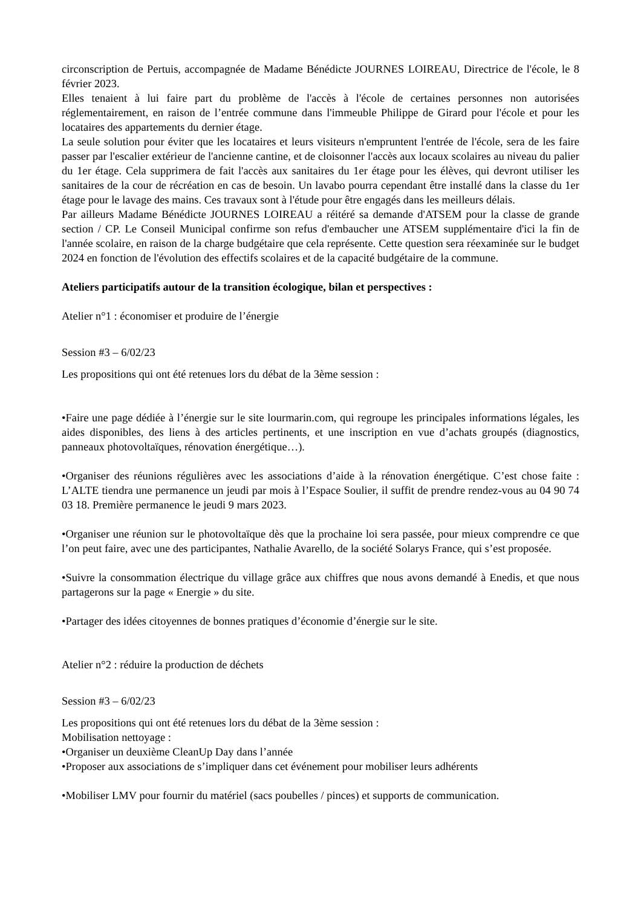circonscription de Pertuis, accompagnée de Madame Bénédicte JOURNES LOIREAU, Directrice de l'école, le 8 février 2023.
Elles tenaient à lui faire part du problème de l'accès à l'école de certaines personnes non autorisées réglementairement, en raison de l’entrée commune dans l'immeuble Philippe de Girard pour l'école et pour les locataires des appartements du dernier étage.
La seule solution pour éviter que les locataires et leurs visiteurs n'empruntent l'entrée de l'école, sera de les faire passer par l'escalier extérieur de l'ancienne cantine, et de cloisonner l'accès aux locaux scolaires au niveau du palier du 1er étage. Cela supprimera de fait l'accès aux sanitaires du 1er étage pour les élèves, qui devront utiliser les sanitaires de la cour de récréation en cas de besoin. Un lavabo pourra cependant être installé dans la classe du 1er étage pour le lavage des mains. Ces travaux sont à l'étude pour être engagés dans les meilleurs délais.
Par ailleurs Madame Bénédicte JOURNES LOIREAU a réitéré sa demande d'ATSEM pour la classe de grande section / CP. Le Conseil Municipal confirme son refus d'embaucher une ATSEM supplémentaire d'ici la fin de l'année scolaire, en raison de la charge budgétaire que cela représente. Cette question sera réexaminée sur le budget 2024 en fonction de l'évolution des effectifs scolaires et de la capacité budgétaire de la commune.
Ateliers participatifs autour de la transition écologique, bilan et perspectives :
Atelier n°1 : économiser et produire de l’énergie
Session #3 – 6/02/23
Les propositions qui ont été retenues lors du débat de la 3ème session :
•Faire une page dédiée à l’énergie sur le site lourmarin.com, qui regroupe les principales informations légales, les aides disponibles, des liens à des articles pertinents, et une inscription en vue d’achats groupés (diagnostics, panneaux photovoltaïques, rénovation énergétique…).
•Organiser des réunions régulières avec les associations d’aide à la rénovation énergétique. C’est chose faite : L’ALTE tiendra une permanence un jeudi par mois à l’Espace Soulier, il suffit de prendre rendez-vous au 04 90 74 03 18. Première permanence le jeudi 9 mars 2023.
•Organiser une réunion sur le photovoltaïque dès que la prochaine loi sera passée, pour mieux comprendre ce que l’on peut faire, avec une des participantes, Nathalie Avarello, de la société Solarys France, qui s’est proposée.
•Suivre la consommation électrique du village grâce aux chiffres que nous avons demandé à Enedis, et que nous partagerons sur la page « Energie » du site.
•Partager des idées citoyennes de bonnes pratiques d’économie d’énergie sur le site.
Atelier n°2 : réduire la production de déchets
Session #3 – 6/02/23
Les propositions qui ont été retenues lors du débat de la 3ème session :
Mobilisation nettoyage :
•Organiser un deuxième CleanUp Day dans l’année
•Proposer aux associations de s’impliquer dans cet événement pour mobiliser leurs adhérents
•Mobiliser LMV pour fournir du matériel (sacs poubelles / pinces) et supports de communication.